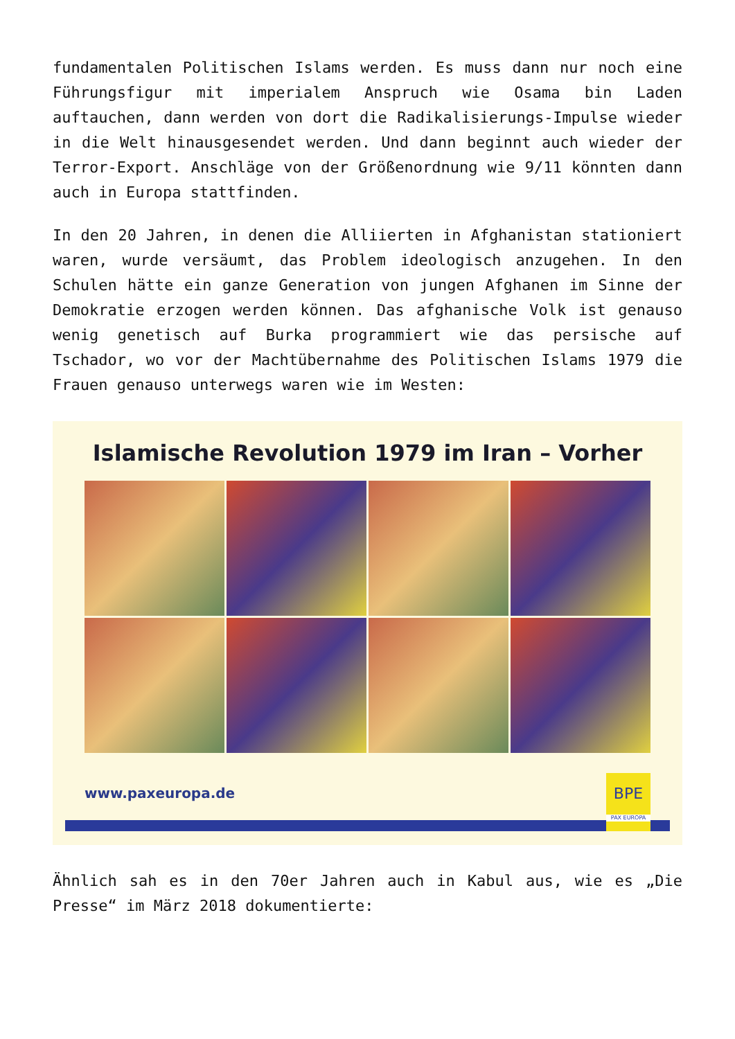fundamentalen Politischen Islams werden. Es muss dann nur noch eine Führungsfigur mit imperialem Anspruch wie Osama bin Laden auftauchen, dann werden von dort die Radikalisierungs-Impulse wieder in die Welt hinausgesendet werden. Und dann beginnt auch wieder der Terror-Export. Anschläge von der Größenordnung wie 9/11 könnten dann auch in Europa stattfinden.
In den 20 Jahren, in denen die Alliierten in Afghanistan stationiert waren, wurde versäumt, das Problem ideologisch anzugehen. In den Schulen hätte ein ganze Generation von jungen Afghanen im Sinne der Demokratie erzogen werden können. Das afghanische Volk ist genauso wenig genetisch auf Burka programmiert wie das persische auf Tschador, wo vor der Machtübernahme des Politischen Islams 1979 die Frauen genauso unterwegs waren wie im Westen:
Islamische Revolution 1979 im Iran – Vorher
www.paxeuropa.de
BPE
PAX EUROPA
Ähnlich sah es in den 70er Jahren auch in Kabul aus, wie es „Die Presse“ im März 2018 dokumentierte: